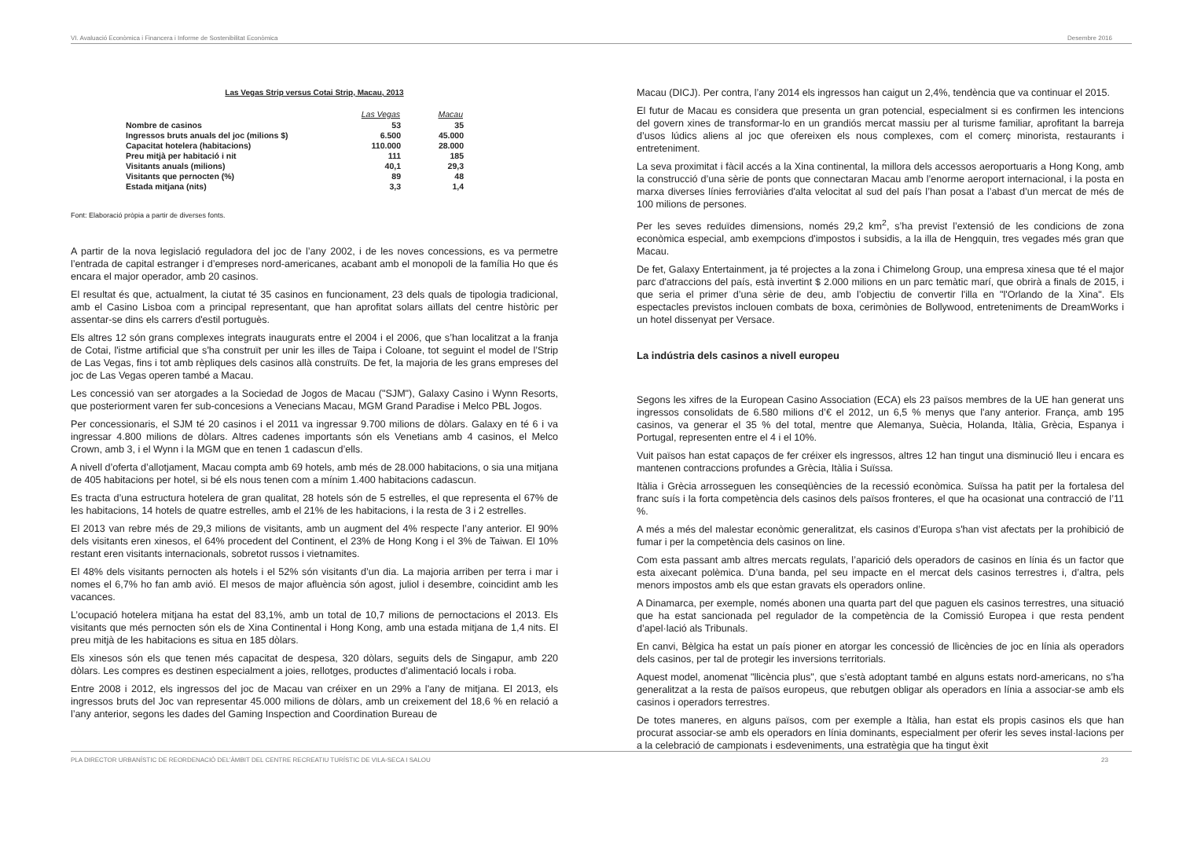VI. Avaluació Econòmica i Financera i Informe de Sostenibilitat Econòmica Desembre 2016
Las Vegas Strip versus Cotai Strip, Macau, 2013
| | Las Vegas | Macau |
| Nombre de casinos | 53 | 35 |
| Ingressos bruts anuals del joc (milions $) | 6.500 | 45.000 |
| Capacitat hotelera (habitacions) | 110.000 | 28.000 |
| Preu mitjà per habitació i nit | 111 | 185 |
| Visitants anuals (milions) | 40,1 | 29,3 |
| Visitants que pernocten (%) | 89 | 48 |
| Estada mitjana (nits) | 3,3 | 1,4 |
Font: Elaboració pròpia a partir de diverses fonts.
A partir de la nova legislació reguladora del joc de l’any 2002, i de les noves concessions, es va permetre l’entrada de capital estranger i d’empreses nord-americanes, acabant amb el monopoli de la família Ho que és encara el major operador, amb 20 casinos.
El resultat és que, actualment, la ciutat té 35 casinos en funcionament, 23 dels quals de tipologia tradicional, amb el Casino Lisboa com a principal representant, que han aprofitat solars aïllats del centre històric per assentar-se dins els carrers d'estil portuguès.
Els altres 12 són grans complexes integrats inaugurats entre el 2004 i el 2006, que s’han localitzat a la franja de Cotai, l'istme artificial que s'ha construït per unir les illes de Taipa i Coloane, tot seguint el model de l’Strip de Las Vegas, fins i tot amb rèpliques dels casinos allà construïts. De fet, la majoria de les grans empreses del joc de Las Vegas operen també a Macau.
Les concessió van ser atorgades a la Sociedad de Jogos de Macau ("SJM"), Galaxy Casino i Wynn Resorts, que posteriorment varen fer sub-concesions a Venecians Macau, MGM Grand Paradise i Melco PBL Jogos.
Per concessionaris, el SJM té 20 casinos i el 2011 va ingressar 9.700 milions de dòlars. Galaxy en té 6 i va ingressar 4.800 milions de dòlars. Altres cadenes importants són els Venetians amb 4 casinos, el Melco Crown, amb 3, i el Wynn i la MGM que en tenen 1 cadascun d’ells.
A nivell d’oferta d’allotjament, Macau compta amb 69 hotels, amb més de 28.000 habitacions, o sia una mitjana de 405 habitacions per hotel, si bé els nous tenen com a mínim 1.400 habitacions cadascun.
Es tracta d’una estructura hotelera de gran qualitat, 28 hotels són de 5 estrelles, el que representa el 67% de les habitacions, 14 hotels de quatre estrelles, amb el 21% de les habitacions, i la resta de 3 i 2 estrelles.
El 2013 van rebre més de 29,3 milions de visitants, amb un augment del 4% respecte l’any anterior. El 90% dels visitants eren xinesos, el 64% procedent del Continent, el 23% de Hong Kong i el 3% de Taiwan. El 10% restant eren visitants internacionals, sobretot russos i vietnamites.
El 48% dels visitants pernocten als hotels i el 52% són visitants d’un dia. La majoria arriben per terra i mar i nomes el 6,7% ho fan amb avió. El mesos de major afluència són agost, juliol i desembre, coincidint amb les vacances.
L’ocupació hotelera mitjana ha estat del 83,1%, amb un total de 10,7 milions de pernoctacions el 2013. Els visitants que més pernocten són els de Xina Continental i Hong Kong, amb una estada mitjana de 1,4 nits. El preu mitjà de les habitacions es situa en 185 dòlars.
Els xinesos són els que tenen més capacitat de despesa, 320 dòlars, seguits dels de Singapur, amb 220 dòlars. Les compres es destinen especialment a joies, rellotges, productes d’alimentació locals i roba.
Entre 2008 i 2012, els ingressos del joc de Macau van créixer en un 29% a l'any de mitjana. El 2013, els ingressos bruts del Joc van representar 45.000 milions de dòlars, amb un creixement del 18,6 % en relació a l’any anterior, segons les dades del Gaming Inspection and Coordination Bureau de
Macau (DICJ). Per contra, l’any 2014 els ingressos han caigut un 2,4%, tendència que va continuar el 2015.
El futur de Macau es considera que presenta un gran potencial, especialment si es confirmen les intencions del govern xines de transformar-lo en un grandiós mercat massiu per al turisme familiar, aprofitant la barreja d’usos lúdics aliens al joc que ofereixen els nous complexes, com el comerç minorista, restaurants i entreteniment.
La seva proximitat i fàcil accés a la Xina continental, la millora dels accessos aeroportuaris a Hong Kong, amb la construcció d’una sèrie de ponts que connectaran Macau amb l’enorme aeroport internacional, i la posta en marxa diverses línies ferroviàries d'alta velocitat al sud del país l’han posat a l’abast d’un mercat de més de 100 milions de persones.
Per les seves reduïdes dimensions, només 29,2 km<sup>2</sup>, s’ha previst l’extensió de les condicions de zona econòmica especial, amb exempcions d'impostos i subsidis, a la illa de Hengquin, tres vegades més gran que Macau.
De fet, Galaxy Entertainment, ja té projectes a la zona i Chimelong Group, una empresa xinesa que té el major parc d'atraccions del país, està invertint $ 2.000 milions en un parc temàtic marí, que obrirà a finals de 2015, i que seria el primer d’una sèrie de deu, amb l’objectiu de convertir l'illa en "l'Orlando de la Xina". Els espectacles previstos inclouen combats de boxa, cerimònies de Bollywood, entreteniments de DreamWorks i un hotel dissenyat per Versace.
La indústria dels casinos a nivell europeu
Segons les xifres de la European Casino Association (ECA) els 23 països membres de la UE han generat uns ingressos consolidats de 6.580 milions d’€ el 2012, un 6,5 % menys que l'any anterior. França, amb 195 casinos, va generar el 35 % del total, mentre que Alemanya, Suècia, Holanda, Itàlia, Grècia, Espanya i Portugal, representen entre el 4 i el 10%.
Vuit països han estat capaços de fer créixer els ingressos, altres 12 han tingut una disminució lleu i encara es mantenen contraccions profundes a Grècia, Itàlia i Suïssa.
Itàlia i Grècia arrosseguen les conseqüències de la recessió econòmica. Suïssa ha patit per la fortalesa del franc suís i la forta competència dels casinos dels països fronteres, el que ha ocasionat una contracció de l’11 %.
A més a més del malestar econòmic generalitzat, els casinos d’Europa s'han vist afectats per la prohibició de fumar i per la competència dels casinos on line.
Com esta passant amb altres mercats regulats, l’aparició dels operadors de casinos en línia és un factor que esta aixecant polèmica. D’una banda, pel seu impacte en el mercat dels casinos terrestres i, d’altra, pels menors impostos amb els que estan gravats els operadors online.
A Dinamarca, per exemple, només abonen una quarta part del que paguen els casinos terrestres, una situació que ha estat sancionada pel regulador de la competència de la Comissió Europea i que resta pendent d’apel·lació als Tribunals.
En canvi, Bèlgica ha estat un país pioner en atorgar les concessió de llicències de joc en línia als operadors dels casinos, per tal de protegir les inversions territorials.
Aquest model, anomenat "llicència plus", que s’està adoptant també en alguns estats nord-americans, no s’ha generalitzat a la resta de països europeus, que rebutgen obligar als operadors en línia a associar-se amb els casinos i operadors terrestres.
De totes maneres, en alguns països, com per exemple a Itàlia, han estat els propis casinos els que han procurat associar-se amb els operadors en línia dominants, especialment per oferir les seves instal·lacions per a la celebració de campionats i esdeveniments, una estratègia que ha tingut èxit
PLA DIRECTOR URBANÍSTIC DE REORDENACIÓ DEL’ÀMBIT DEL CENTRE RECREATIU TURÍSTIC DE VILA-SECA I SALOU 23